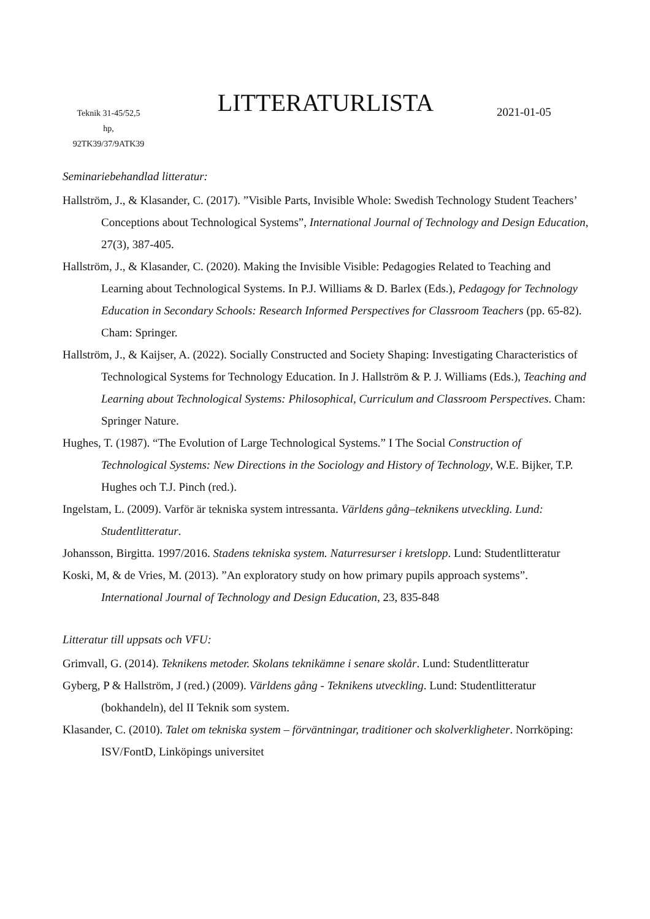Teknik 31-45/52,5
hp,
92TK39/37/9ATK39
LITTERATURLISTA
2021-01-05
Seminariebehandlad litteratur:
Hallström, J., & Klasander, C. (2017). ”Visible Parts, Invisible Whole: Swedish Technology Student Teachers’ Conceptions about Technological Systems”, International Journal of Technology and Design Education, 27(3), 387-405.
Hallström, J., & Klasander, C. (2020). Making the Invisible Visible: Pedagogies Related to Teaching and Learning about Technological Systems. In P.J. Williams & D. Barlex (Eds.), Pedagogy for Technology Education in Secondary Schools: Research Informed Perspectives for Classroom Teachers (pp. 65-82). Cham: Springer.
Hallström, J., & Kaijser, A. (2022). Socially Constructed and Society Shaping: Investigating Characteristics of Technological Systems for Technology Education. In J. Hallström & P. J. Williams (Eds.), Teaching and Learning about Technological Systems: Philosophical, Curriculum and Classroom Perspectives. Cham: Springer Nature.
Hughes, T. (1987). “The Evolution of Large Technological Systems.” I The Social Construction of Technological Systems: New Directions in the Sociology and History of Technology, W.E. Bijker, T.P. Hughes och T.J. Pinch (red.).
Ingelstam, L. (2009). Varför är tekniska system intressanta. Världens gång–teknikens utveckling. Lund: Studentlitteratur.
Johansson, Birgitta. 1997/2016. Stadens tekniska system. Naturresurser i kretslopp. Lund: Studentlitteratur
Koski, M, & de Vries, M. (2013). ”An exploratory study on how primary pupils approach systems”. International Journal of Technology and Design Education, 23, 835-848
Litteratur till uppsats och VFU:
Grimvall, G. (2014). Teknikens metoder. Skolans teknikämne i senare skolår. Lund: Studentlitteratur
Gyberg, P & Hallström, J (red.) (2009). Världens gång - Teknikens utveckling. Lund: Studentlitteratur (bokhandeln), del II Teknik som system.
Klasander, C. (2010). Talet om tekniska system – förväntningar, traditioner och skolverkligheter. Norrköping: ISV/FontD, Linköpings universitet